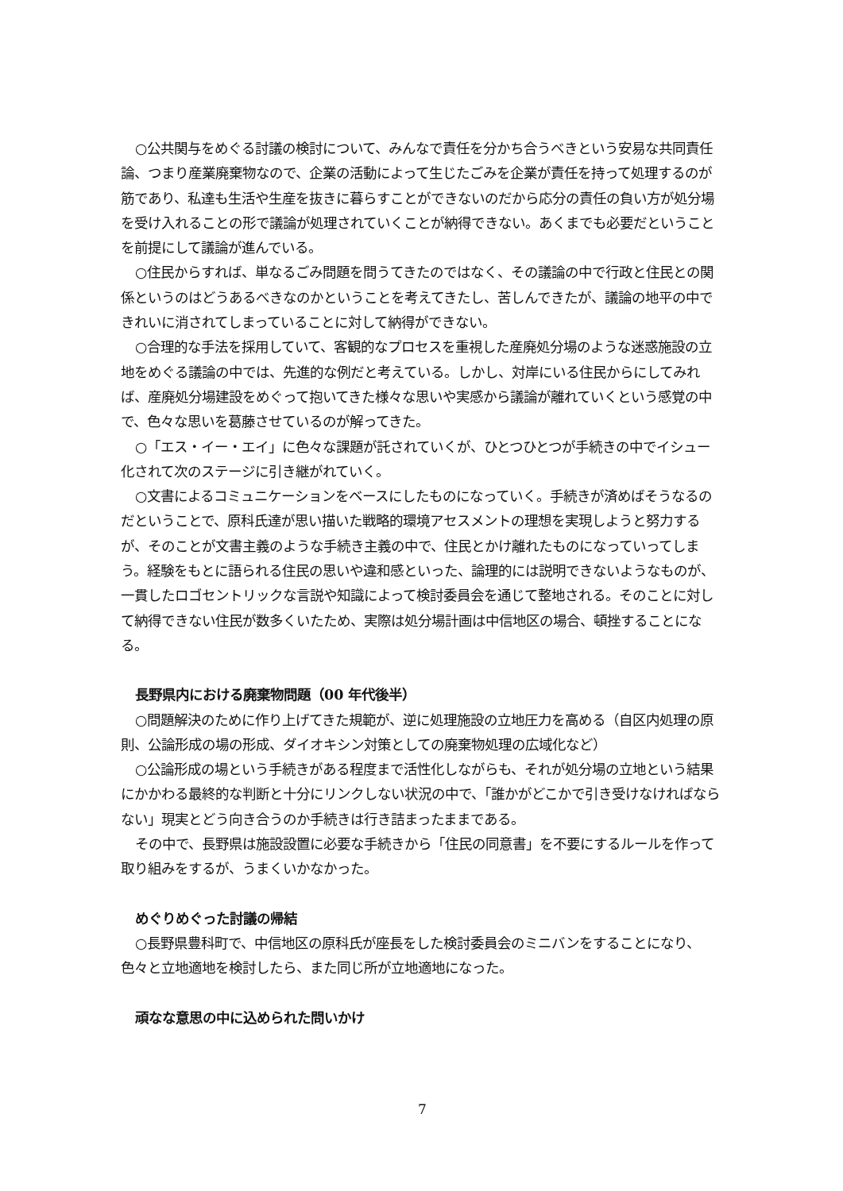○公共関与をめぐる討議の検討について、みんなで責任を分かち合うべきという安易な共同責任論、つまり産業廃棄物なので、企業の活動によって生じたごみを企業が責任を持って処理するのが筋であり、私達も生活や生産を抜きに暮らすことができないのだから応分の責任の負い方が処分場を受け入れることの形で議論が処理されていくことが納得できない。あくまでも必要だということを前提にして議論が進んでいる。
○住民からすれば、単なるごみ問題を問うてきたのではなく、その議論の中で行政と住民との関係というのはどうあるべきなのかということを考えてきたし、苦しんできたが、議論の地平の中できれいに消されてしまっていることに対して納得ができない。
○合理的な手法を採用していて、客観的なプロセスを重視した産廃処分場のような迷惑施設の立地をめぐる議論の中では、先進的な例だと考えている。しかし、対岸にいる住民からにしてみれば、産廃処分場建設をめぐって抱いてきた様々な思いや実感から議論が離れていくという感覚の中で、色々な思いを葛藤させているのが解ってきた。
○「エス・イー・エイ」に色々な課題が託されていくが、ひとつひとつが手続きの中でイシュー化されて次のステージに引き継がれていく。
○文書によるコミュニケーションをベースにしたものになっていく。手続きが済めばそうなるのだということで、原科氏達が思い描いた戦略的環境アセスメントの理想を実現しようと努力するが、そのことが文書主義のような手続き主義の中で、住民とかけ離れたものになっていってしまう。経験をもとに語られる住民の思いや違和感といった、論理的には説明できないようなものが、一貫したロゴセントリックな言説や知識によって検討委員会を通じて整地される。そのことに対して納得できない住民が数多くいたため、実際は処分場計画は中信地区の場合、頓挫することになる。
長野県内における廃棄物問題（00 年代後半）
○問題解決のために作り上げてきた規範が、逆に処理施設の立地圧力を高める（自区内処理の原則、公論形成の場の形成、ダイオキシン対策としての廃棄物処理の広域化など）
○公論形成の場という手続きがある程度まで活性化しながらも、それが処分場の立地という結果にかかわる最終的な判断と十分にリンクしない状況の中で、「誰かがどこかで引き受けなければならない」現実とどう向き合うのか手続きは行き詰まったままである。
その中で、長野県は施設設置に必要な手続きから「住民の同意書」を不要にするルールを作って取り組みをするが、うまくいかなかった。
めぐりめぐった討議の帰結
○長野県豊科町で、中信地区の原科氏が座長をした検討委員会のミニバンをすることになり、色々と立地適地を検討したら、また同じ所が立地適地になった。
頑なな意思の中に込められた問いかけ
7